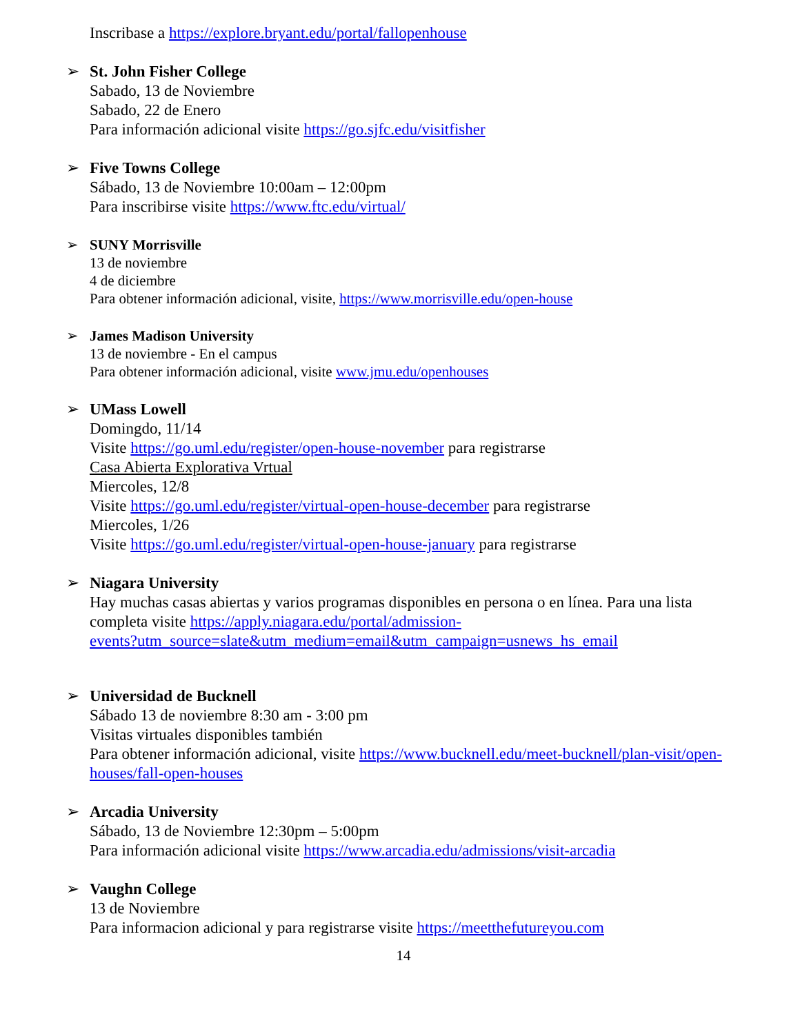Inscribase a https://explore.bryant.edu/portal/fallopenhouse
➢ St. John Fisher College
Sabado, 13 de Noviembre
Sabado, 22 de Enero
Para información adicional visite https://go.sjfc.edu/visitfisher
➢ Five Towns College
Sábado, 13 de Noviembre 10:00am – 12:00pm
Para inscribirse visite https://www.ftc.edu/virtual/
➢ SUNY Morrisville
13 de noviembre
4 de diciembre
Para obtener información adicional, visite, https://www.morrisville.edu/open-house
➢ James Madison University
13 de noviembre - En el campus
Para obtener información adicional, visite www.jmu.edu/openhouses
➢ UMass Lowell
Domingdo, 11/14
Visite https://go.uml.edu/register/open-house-november para registrarse
Casa Abierta Explorativa Vrtual
Miercoles, 12/8
Visite https://go.uml.edu/register/virtual-open-house-december para registrarse
Miercoles, 1/26
Visite https://go.uml.edu/register/virtual-open-house-january para registrarse
➢ Niagara University
Hay muchas casas abiertas y varios programas disponibles en persona o en línea. Para una lista completa visite https://apply.niagara.edu/portal/admission-
events?utm_source=slate&utm_medium=email&utm_campaign=usnews_hs_email
➢ Universidad de Bucknell
Sábado 13 de noviembre 8:30 am - 3:00 pm
Visitas virtuales disponibles también
Para obtener información adicional, visite https://www.bucknell.edu/meet-bucknell/plan-visit/open-houses/fall-open-houses
➢ Arcadia University
Sábado, 13 de Noviembre 12:30pm – 5:00pm
Para información adicional visite https://www.arcadia.edu/admissions/visit-arcadia
➢ Vaughn College
13 de Noviembre
Para informacion adicional y para registrarse visite https://meetthefutureyou.com
14